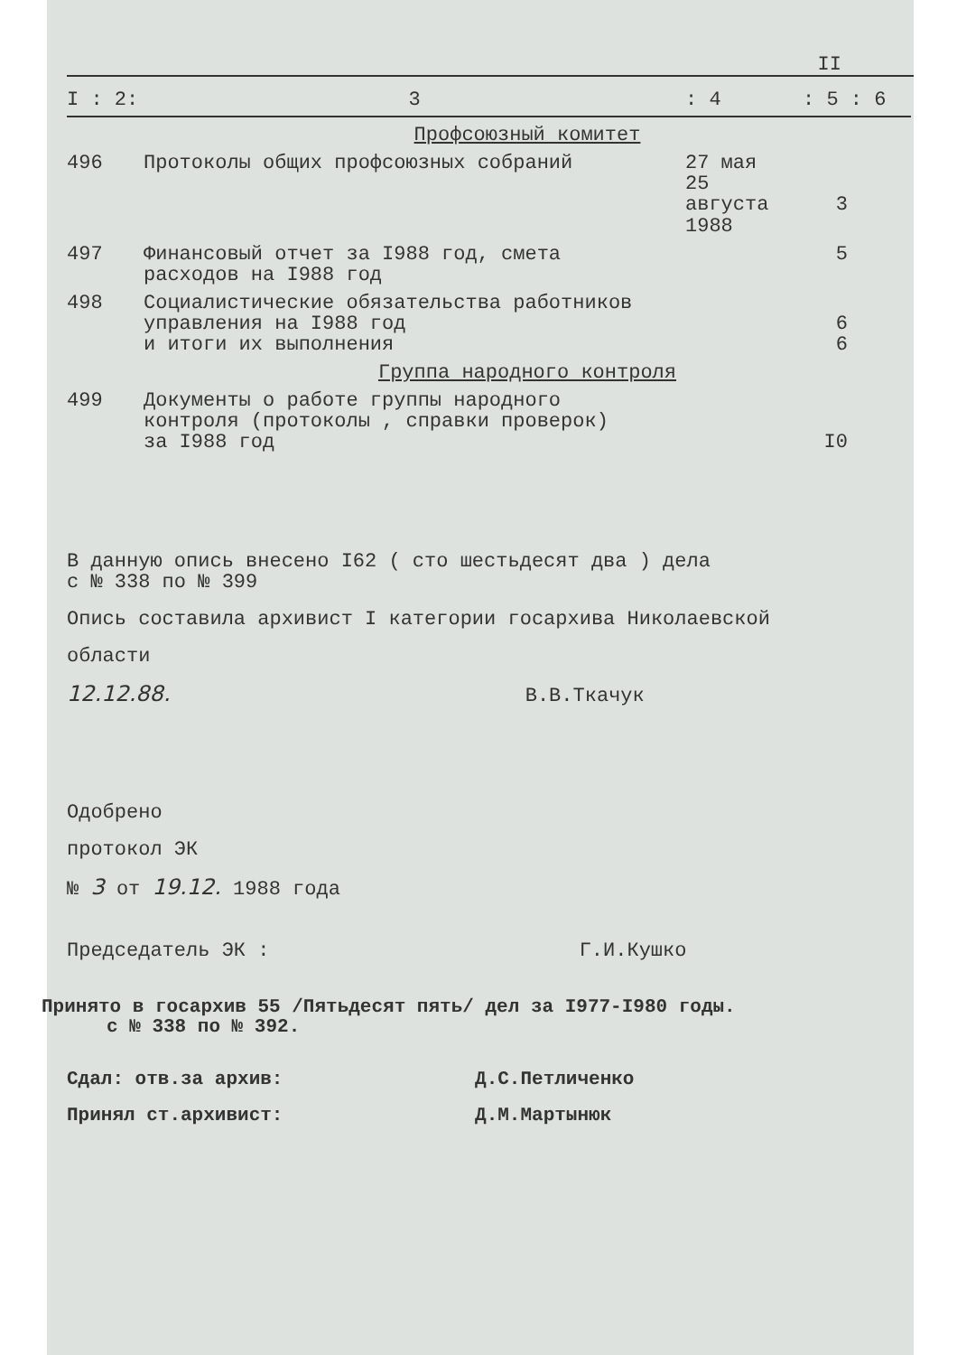II
| I : 2: | 3 | : 4 | : 5 : 6 |
| --- | --- | --- | --- |
| | Профсоюзный комитет | | |
| 496 | Протоколы общих профсоюзных собраний | 27 мая 25 августа 1988 | 3 |
| 497 | Финансовый отчет за I988 год, смета расходов на I988 год | | 5 |
| 498 | Социалистические обязательства работников управления на I988 год и итоги их выполнения | | 6 6 |
| | Группа народного контроля | | |
| 499 | Документы о работе группы народного контроля (протоколы , справки проверок) за I988 год | | I0 |
В данную опись внесено I62 ( сто шестьдесят два ) дела
с № 338 по № 399
Опись составила архивист I категории госархива Николаевской
области
12.12.88. В.В.Ткачук
Одобрено
протокол ЭК
№ 3 от 19.12. 1988 года
Председатель ЭК : Г.И.Кушко
Принято в госархив 55 /Пятьдесят пять/ дел за I977-I980 годы.
с № 338 по № 392.
Сдал: отв.за архив: Д.С.Петличенко
Принял ст.архивист: Д.М.Мартынюк